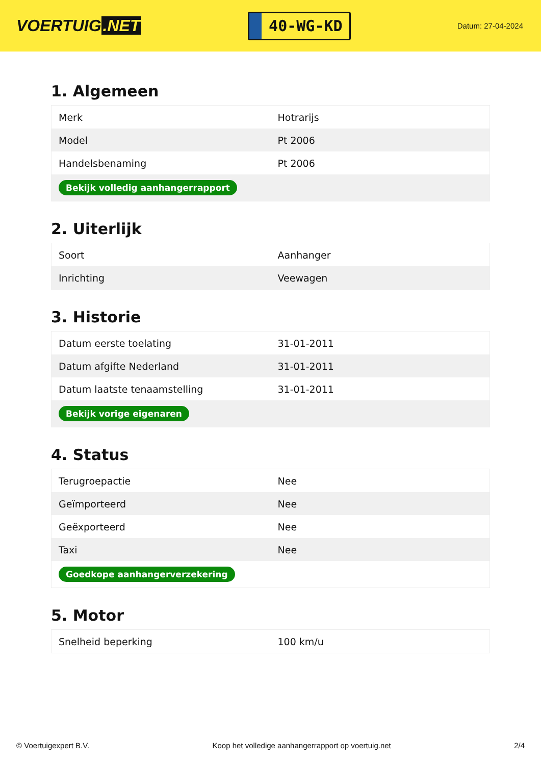VOERTUIG.NET
40-WG-KD
Datum: 27-04-2024
1. Algemeen
| Merk | Hotrarijs |
| Model | Pt 2006 |
| Handelsbenaming | Pt 2006 |
| Bekijk volledig aanhangerrapport | |
2. Uiterlijk
| Soort | Aanhanger |
| Inrichting | Veewagen |
3. Historie
| Datum eerste toelating | 31-01-2011 |
| Datum afgifte Nederland | 31-01-2011 |
| Datum laatste tenaamstelling | 31-01-2011 |
| Bekijk vorige eigenaren | |
4. Status
| Terugroepactie | Nee |
| Geïmporteerd | Nee |
| Geëxporteerd | Nee |
| Taxi | Nee |
| Goedkope aanhangerverzekering | |
5. Motor
| Snelheid beperking | 100 km/u |
© Voertuigexpert B.V. Koop het volledige aanhangerrapport op voertuig.net 2/4